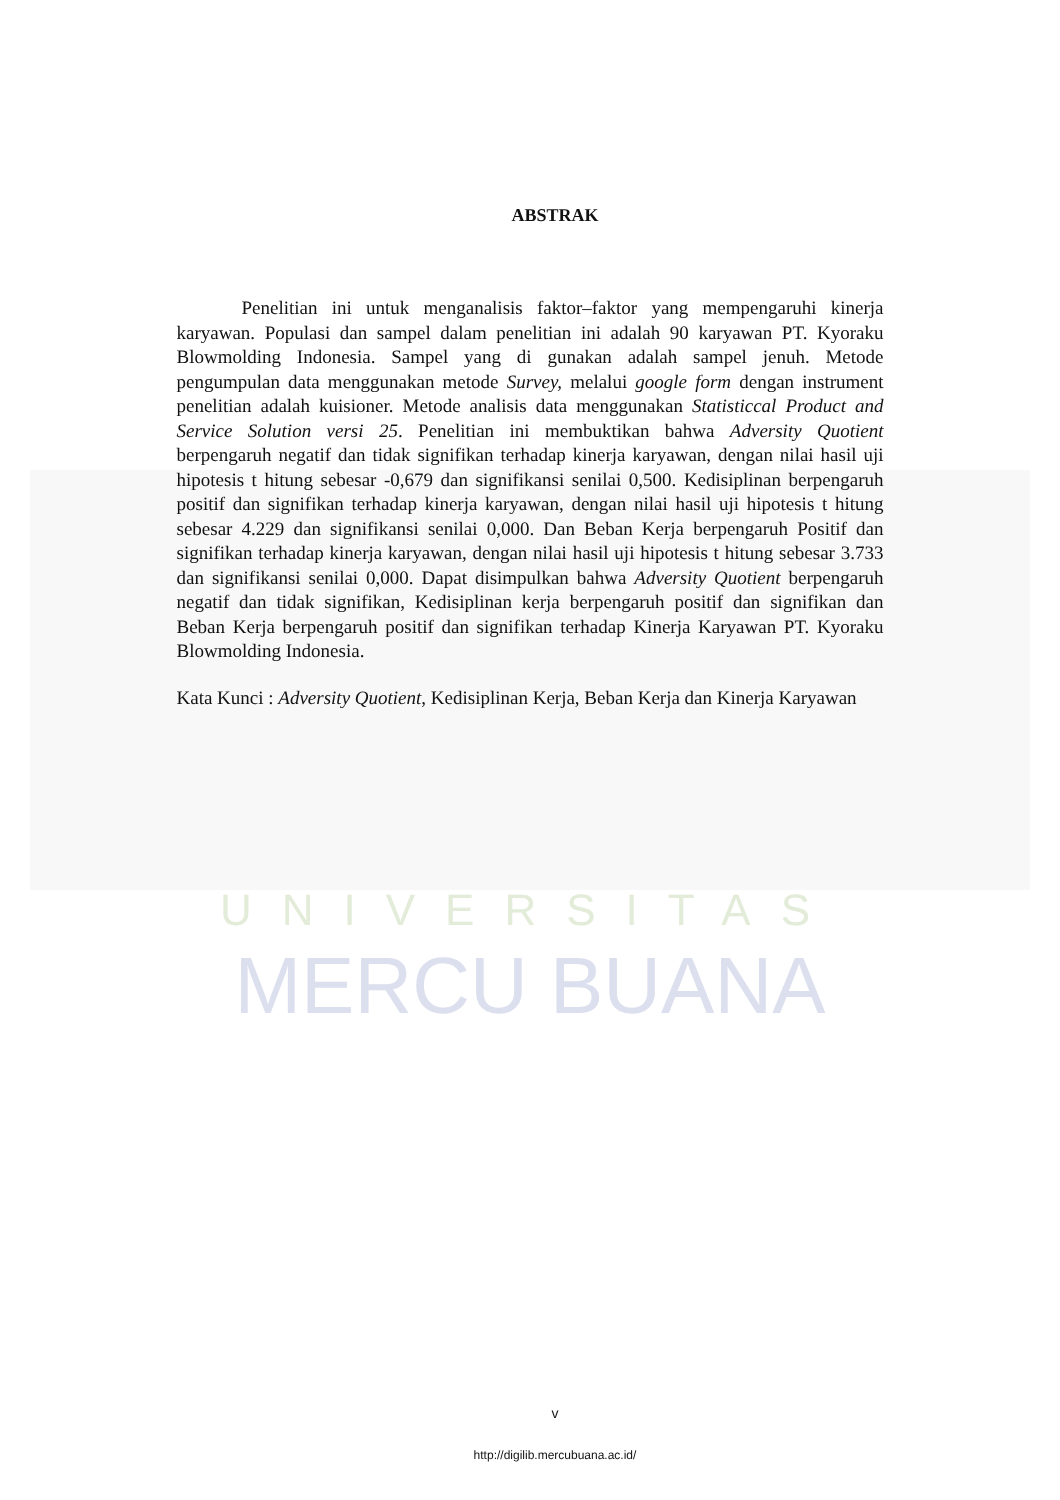UNIVERSITAS
MERCU BUANA
ABSTRAK
Penelitian ini untuk menganalisis faktor–faktor yang mempengaruhi kinerja karyawan. Populasi dan sampel dalam penelitian ini adalah 90 karyawan PT. Kyoraku Blowmolding Indonesia. Sampel yang di gunakan adalah sampel jenuh. Metode pengumpulan data menggunakan metode Survey, melalui google form dengan instrument penelitian adalah kuisioner. Metode analisis data menggunakan Statisticcal Product and Service Solution versi 25. Penelitian ini membuktikan bahwa Adversity Quotient berpengaruh negatif dan tidak signifikan terhadap kinerja karyawan, dengan nilai hasil uji hipotesis t hitung sebesar -0,679 dan signifikansi senilai 0,500. Kedisiplinan berpengaruh positif dan signifikan terhadap kinerja karyawan, dengan nilai hasil uji hipotesis t hitung sebesar 4.229 dan signifikansi senilai 0,000. Dan Beban Kerja berpengaruh Positif dan signifikan terhadap kinerja karyawan, dengan nilai hasil uji hipotesis t hitung sebesar 3.733 dan signifikansi senilai 0,000. Dapat disimpulkan bahwa Adversity Quotient berpengaruh negatif dan tidak signifikan, Kedisiplinan kerja berpengaruh positif dan signifikan dan Beban Kerja berpengaruh positif dan signifikan terhadap Kinerja Karyawan PT. Kyoraku Blowmolding Indonesia.
Kata Kunci : Adversity Quotient, Kedisiplinan Kerja, Beban Kerja dan Kinerja Karyawan
v
http://digilib.mercubuana.ac.id/